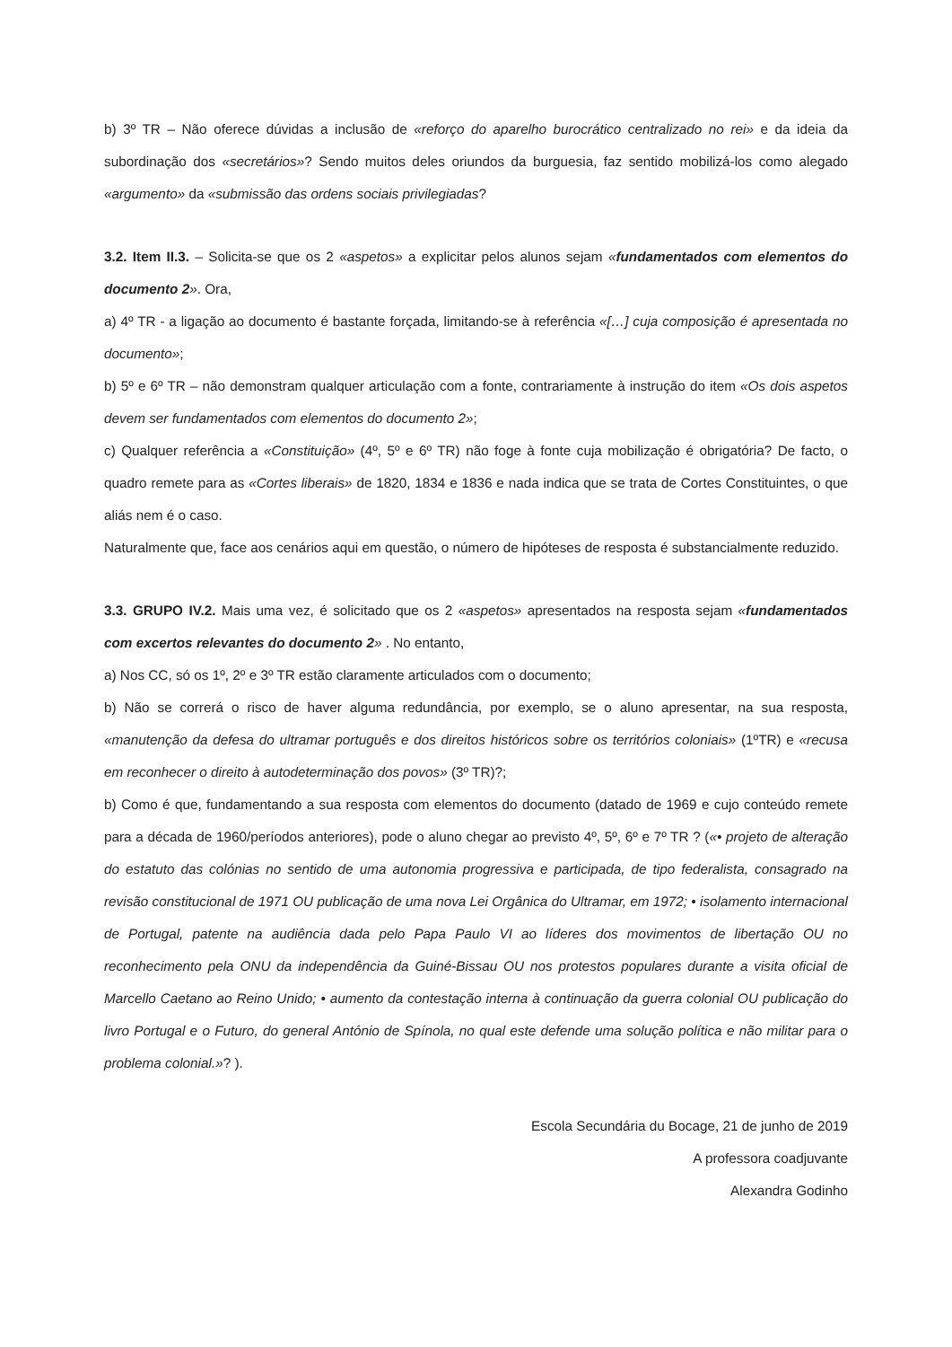b) 3º TR – Não oferece dúvidas a inclusão de «reforço do aparelho burocrático centralizado no rei» e da ideia da subordinação dos «secretários»? Sendo muitos deles oriundos da burguesia, faz sentido mobilizá-los como alegado «argumento» da «submissão das ordens sociais privilegiadas?
3.2. Item II.3. – Solicita-se que os 2 «aspetos» a explicitar pelos alunos sejam «fundamentados com elementos do documento 2». Ora,
a) 4º TR - a ligação ao documento é bastante forçada, limitando-se à referência «[…] cuja composição é apresentada no documento»;
b) 5º e 6º TR – não demonstram qualquer articulação com a fonte, contrariamente à instrução do item «Os dois aspetos devem ser fundamentados com elementos do documento 2»;
c) Qualquer referência a «Constituição» (4º, 5º e 6º TR) não foge à fonte cuja mobilização é obrigatória? De facto, o quadro remete para as «Cortes liberais» de 1820, 1834 e 1836 e nada indica que se trata de Cortes Constituintes, o que aliás nem é o caso.
Naturalmente que, face aos cenários aqui em questão, o número de hipóteses de resposta é substancialmente reduzido.
3.3. GRUPO IV.2. Mais uma vez, é solicitado que os 2 «aspetos» apresentados na resposta sejam «fundamentados com excertos relevantes do documento 2» . No entanto,
a) Nos CC, só os 1º, 2º e 3º TR estão claramente articulados com o documento;
b) Não se correrá o risco de haver alguma redundância, por exemplo, se o aluno apresentar, na sua resposta, «manutenção da defesa do ultramar português e dos direitos históricos sobre os territórios coloniais» (1ºTR) e «recusa em reconhecer o direito à autodeterminação dos povos» (3º TR)?;
b) Como é que, fundamentando a sua resposta com elementos do documento (datado de 1969 e cujo conteúdo remete para a década de 1960/períodos anteriores), pode o aluno chegar ao previsto 4º, 5º, 6º e 7º TR ? («• projeto de alteração do estatuto das colónias no sentido de uma autonomia progressiva e participada, de tipo federalista, consagrado na revisão constitucional de 1971 OU publicação de uma nova Lei Orgânica do Ultramar, em 1972; • isolamento internacional de Portugal, patente na audiência dada pelo Papa Paulo VI ao líderes dos movimentos de libertação OU no reconhecimento pela ONU da independência da Guiné-Bissau OU nos protestos populares durante a visita oficial de Marcello Caetano ao Reino Unido; • aumento da contestação interna à continuação da guerra colonial OU publicação do livro Portugal e o Futuro, do general António de Spínola, no qual este defende uma solução política e não militar para o problema colonial.»? ).
Escola Secundária du Bocage, 21 de junho de 2019
A professora coadjuvante
Alexandra Godinho